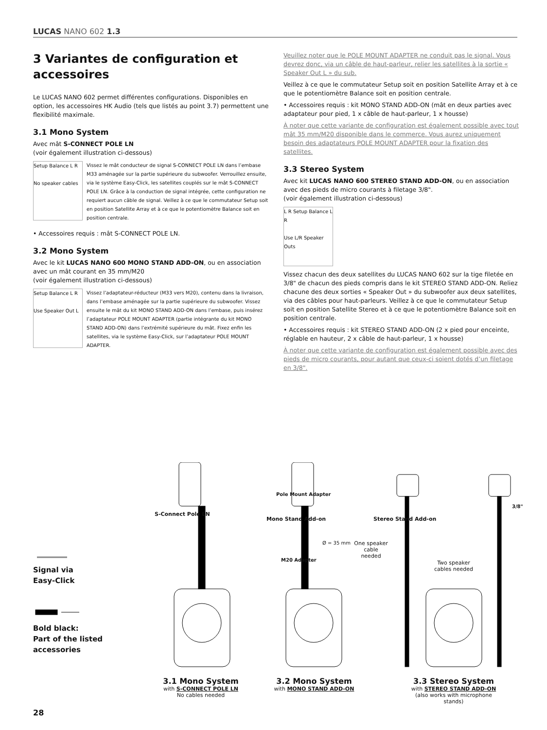LUCAS NANO 602 1.3
3 Variantes de configuration et accessoires
Le LUCAS NANO 602 permet différentes configurations. Disponibles en option, les accessoires HK Audio (tels que listés au point 3.7) permettent une flexibilité maximale.
3.1 Mono System
Avec mât S-CONNECT POLE LN
(voir également illustration ci-dessous)
Setup Balance L R
No speaker cables
Vissez le mât conducteur de signal S-CONNECT POLE LN dans l’embase M33 aménagée sur la partie supérieure du subwoofer. Verrouillez ensuite, via le système Easy-Click, les satellites couplés sur le mât S-CONNECT POLE LN. Grâce à la conduction de signal intégrée, cette configuration ne requiert aucun câble de signal. Veillez à ce que le commutateur Setup soit en position Satellite Array et à ce que le potentiomètre Balance soit en position centrale.
• Accessoires requis : mât S-CONNECT POLE LN.
3.2 Mono System
Avec le kit LUCAS NANO 600 MONO STAND ADD-ON, ou en association avec un mât courant en 35 mm/M20
(voir également illustration ci-dessous)
Setup Balance L R
Use Speaker Out L
Vissez l’adaptateur-réducteur (M33 vers M20), contenu dans la livraison, dans l’embase aménagée sur la partie supérieure du subwoofer. Vissez ensuite le mât du kit MONO STAND ADD-ON dans l’embase, puis insérez l’adaptateur POLE MOUNT ADAPTER (partie intégrante du kit MONO STAND ADD-ON) dans l’extrémité supérieure du mât. Fixez enfin les satellites, via le système Easy-Click, sur l’adaptateur POLE MOUNT ADAPTER.
Veuillez noter que le POLE MOUNT ADAPTER ne conduit pas le signal. Vous devrez donc, via un câble de haut-parleur, relier les satellites à la sortie « Speaker Out L » du sub.
Veillez à ce que le commutateur Setup soit en position Satellite Array et à ce que le potentiomètre Balance soit en position centrale.
• Accessoires requis : kit MONO STAND ADD-ON (mât en deux parties avec adaptateur pour pied, 1 x câble de haut-parleur, 1 x housse)
À noter que cette variante de configuration est également possible avec tout mât 35 mm/M20 disponible dans le commerce. Vous aurez uniquement besoin des adaptateurs POLE MOUNT ADAPTER pour la fixation des satellites.
3.3 Stereo System
Avec kit LUCAS NANO 600 STEREO STAND ADD-ON, ou en association avec des pieds de micro courants à filetage 3/8".
(voir également illustration ci-dessous)
L R Setup Balance L R
Use L/R Speaker Outs
Vissez chacun des deux satellites du LUCAS NANO 602 sur la tige filetée en 3/8" de chacun des pieds compris dans le kit STEREO STAND ADD-ON. Reliez chacune des deux sorties « Speaker Out » du subwoofer aux deux satellites, via des câbles pour haut-parleurs. Veillez à ce que le commutateur Setup soit en position Satellite Stereo et à ce que le potentiomètre Balance soit en position centrale.
• Accessoires requis : kit STEREO STAND ADD-ON (2 x pied pour enceinte, réglable en hauteur, 2 x câble de haut-parleur, 1 x housse)
À noter que cette variante de configuration est également possible avec des pieds de micro courants, pour autant que ceux-ci soient dotés d’un filetage en 3/8".
Signal via
Easy-Click
Bold black:
Part of the listed
accessories
Pole Mount Adapter
M20 Adapter
Ø = 35 mm
One speaker cable needed
Two speaker cables needed
3/8"
S-Connect Pole LN
Mono Stand Add-on Stereo Stand Add-on
3.1 Mono System
with S-CONNECT POLE LN
No cables needed
3.2 Mono System
with MONO STAND ADD-ON
3.3 Stereo System
with STEREO STAND ADD-ON
(also works with microphone stands)
28